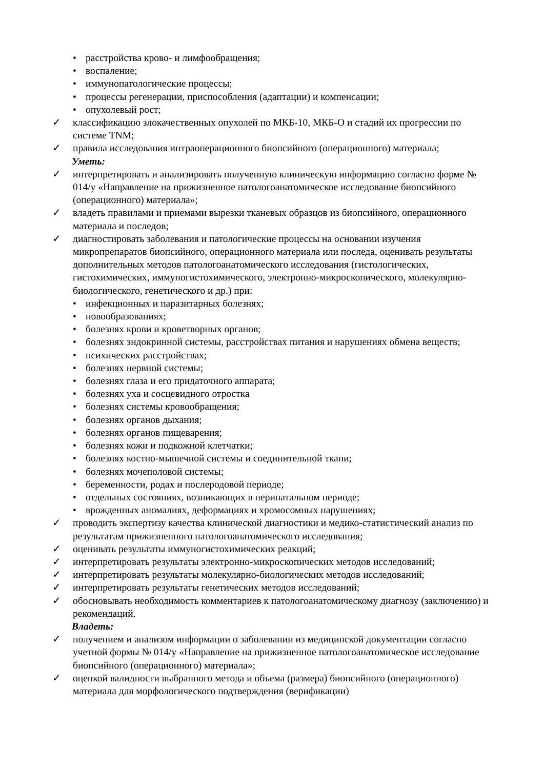• расстройства крово- и лимфообращения;
• воспаление;
• иммунопатологические процессы;
• процессы регенерации, приспособления (адаптации) и компенсации;
• опухолевый рост;
✓ классификацию злокачественных опухолей по МКБ-10, МКБ-О и стадий их прогрессии по системе TNM;
✓ правила исследования интраоперационного биопсийного (операционного) материала;
Уметь:
✓ интерпретировать и анализировать полученную клиническую информацию согласно форме № 014/у «Направление на прижизненное патологоанатомическое исследование биопсийного (операционного) материала»;
✓ владеть правилами и приемами вырезки тканевых образцов из биопсийного, операционного материала и последов;
✓ диагностировать заболевания и патологические процессы на основании изучения микропрепаратов биопсийного, операционного материала или последа, оценивать результаты дополнительных методов патологоанатомического исследования (гистологических, гистохимических, иммуногистохимического, электронно-микроскопического, молекулярно-биологического, генетического и др.) при:
• инфекционных и паразитарных болезнях;
• новообразованиях;
• болезнях крови и кроветворных органов;
• болезнях эндокринной системы, расстройствах питания и нарушениях обмена веществ;
• психических расстройствах;
• болезнях нервной системы;
• болезнях глаза и его придаточного аппарата;
• болезнях уха и сосцевидного отростка
• болезнях системы кровообращения;
• болезнях органов дыхания;
• болезнях органов пищеварения;
• болезнях кожи и подкожной клетчатки;
• болезнях костно-мышечной системы и соединительной ткани;
• болезнях мочеполовой системы;
• беременности, родах и послеродовой периоде;
• отдельных состояниях, возникающих в перинатальном периоде;
• врожденных аномалиях, деформациях и хромосомных нарушениях;
✓ проводить экспертизу качества клинической диагностики и медико-статистический анализ по результатам прижизненного патологоанатомического исследования;
✓ оценивать результаты иммуногистохимических реакций;
✓ интерпретировать результаты электронно-микроскопических методов исследований;
✓ интерпретировать результаты молекулярно-биологических методов исследований;
✓ интерпретировать результаты генетических методов исследований;
✓ обосновывать необходимость комментариев к патологоанатомическому диагнозу (заключению) и рекомендаций.
Владеть:
✓ получением и анализом информации о заболевании из медицинской документации согласно учетной формы № 014/у «Направление на прижизненное патологоанатомическое исследование биопсийного (операционного) материала»;
✓ оценкой валидности выбранного метода и объема (размера) биопсийного (операционного) материала для морфологического подтверждения (верификации)